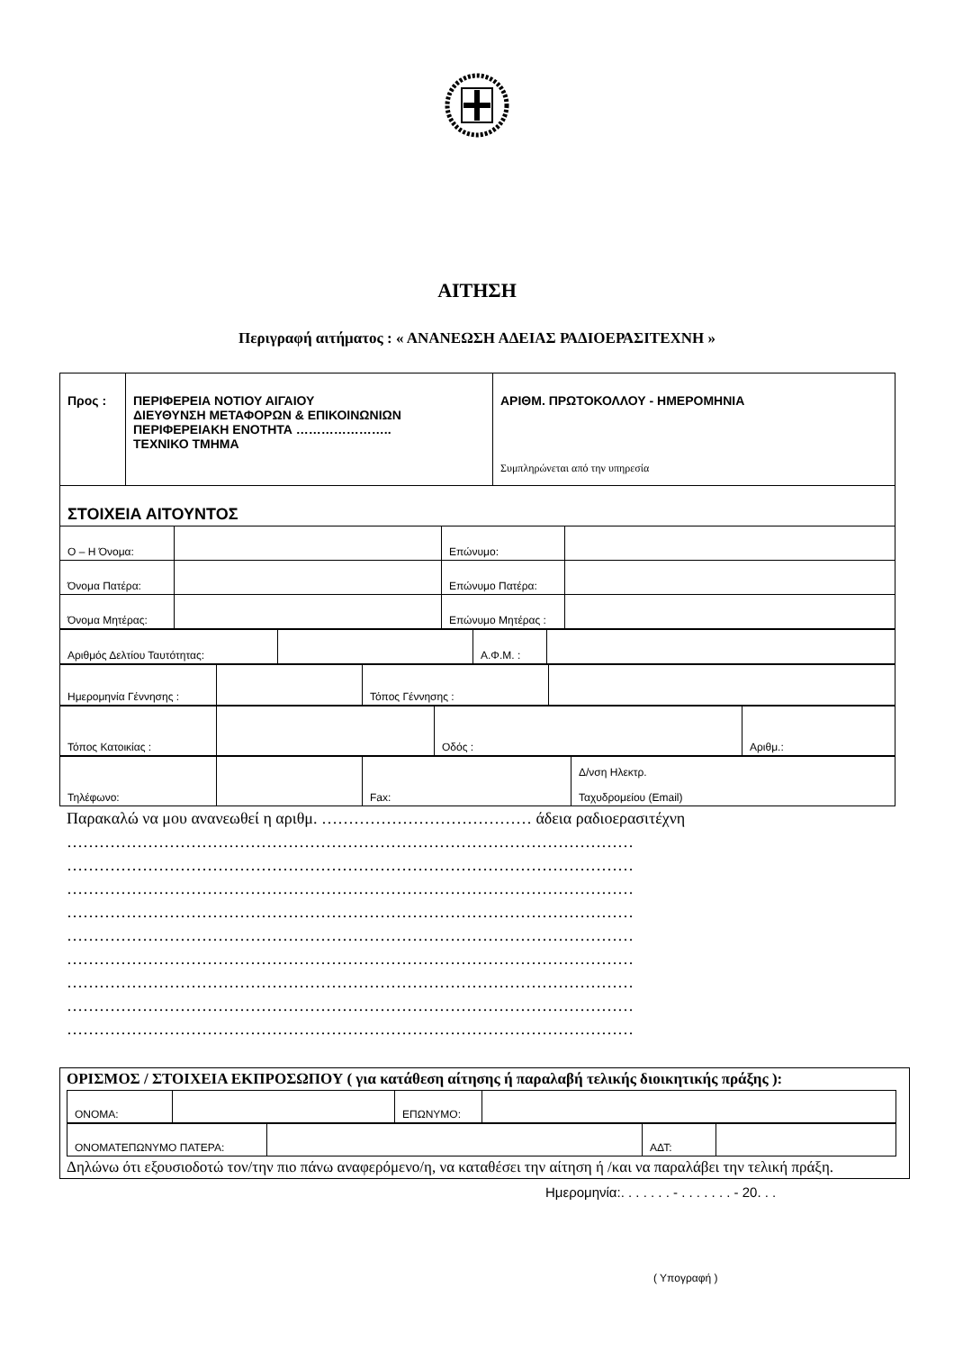ΑΙΤΗΣΗ
Περιγραφή αιτήματος : « ΑΝΑΝΕΩΣΗ ΑΔΕΙΑΣ ΡΑΔΙΟΕΡΑΣΙΤΕΧΝΗ »
| Προς : | ΠΕΡΙΦΕΡΕΙΑ ΝΟΤΙΟΥ ΑΙΓΑΙΟΥ ΔΙΕΥΘΥΝΣΗ ΜΕΤΑΦΟΡΩΝ & ΕΠΙΚΟΙΝΩΝΙΩΝ ΠΕΡΙΦΕΡΕΙΑΚΗ ΕΝΟΤΗΤΑ ………………….. ΤΕΧΝΙΚΟ ΤΜΗΜΑ | ΑΡΙΘΜ. ΠΡΩΤΟΚΟΛΛΟΥ - ΗΜΕΡΟΜΗΝΙΑ Συμπληρώνεται από την υπηρεσία |
| ΣΤΟΙΧΕΙΑ ΑΙΤΟΥΝΤΟΣ | | |
| Ο – Η Όνομα: | | Επώνυμο: | |
| Όνομα Πατέρα: | | Επώνυμο Πατέρα: | |
| Όνομα Μητέρας: | | Επώνυμο Μητέρας : | |
| Αριθμός Δελτίου Ταυτότητας: | | Α.Φ.Μ. : | |
| Ημερομηνία Γέννησης : | | Τόπος Γέννησης : | |
| Τόπος Κατοικίας : | | Οδός : | Αριθμ.: |
| Τηλέφωνο: | | Fax: | Δ/νση Ηλεκτρ. Ταχυδρομείου (Email) |
Παρακαλώ να μου ανανεωθεί η αριθμ. ………………………………… άδεια ραδιοερασιτέχνη
……………………………………………………………………………………………
……………………………………………………………………………………………
……………………………………………………………………………………………
……………………………………………………………………………………………
……………………………………………………………………………………………
……………………………………………………………………………………………
……………………………………………………………………………………………
……………………………………………………………………………………………
……………………………………………………………………………………………
ΟΡΙΣΜΟΣ / ΣΤΟΙΧΕΙΑ ΕΚΠΡΟΣΩΠΟΥ ( για κατάθεση αίτησης ή παραλαβή τελικής διοικητικής πράξης ):
| ΟΝΟΜΑ: | | ΕΠΩΝΥΜΟ: | |
| ΟΝΟΜΑΤΕΠΩΝΥΜΟ ΠΑΤΕΡΑ: | | ΑΔΤ: | |
Δηλώνω ότι εξουσιοδοτώ τον/την πιο πάνω αναφερόμενο/η, να καταθέσει την αίτηση ή /και να παραλάβει την τελική πράξη.
Ημερομηνία:. . . . . . . - . . . . . . . - 20. . .
( Υπογραφή )